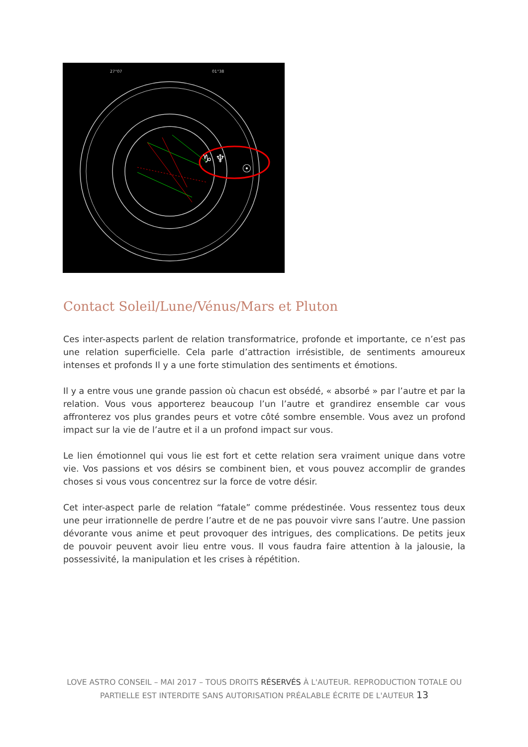27°07
01°38
♑ ♆
☉
Contact Soleil/Lune/Vénus/Mars et Pluton
Ces inter-aspects parlent de relation transformatrice, profonde et importante, ce n’est pas une relation superficielle. Cela parle d’attraction irrésistible, de sentiments amoureux intenses et profonds Il y a une forte stimulation des sentiments et émotions.
Il y a entre vous une grande passion où chacun est obsédé, « absorbé » par l’autre et par la relation. Vous vous apporterez beaucoup l’un l’autre et grandirez ensemble car vous affronterez vos plus grandes peurs et votre côté sombre ensemble. Vous avez un profond impact sur la vie de l’autre et il a un profond impact sur vous.
Le lien émotionnel qui vous lie est fort et cette relation sera vraiment unique dans votre vie. Vos passions et vos désirs se combinent bien, et vous pouvez accomplir de grandes choses si vous vous concentrez sur la force de votre désir.
Cet inter-aspect parle de relation “fatale” comme prédestinée. Vous ressentez tous deux une peur irrationnelle de perdre l’autre et de ne pas pouvoir vivre sans l’autre. Une passion dévorante vous anime et peut provoquer des intrigues, des complications. De petits jeux de pouvoir peuvent avoir lieu entre vous. Il vous faudra faire attention à la jalousie, la possessivité, la manipulation et les crises à répétition.
LOVE ASTRO CONSEIL – MAI 2017 – TOUS DROITS RÉSERVÉS À L'AUTEUR. REPRODUCTION TOTALE OU PARTIELLE EST INTERDITE SANS AUTORISATION PRÉALABLE ÉCRITE DE L'AUTEUR 13